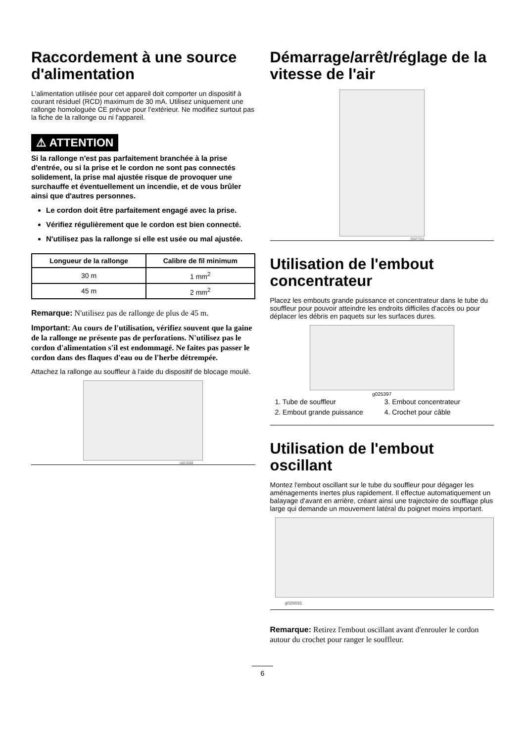Raccordement à une source d'alimentation
L'alimentation utilisée pour cet appareil doit comporter un dispositif à courant résiduel (RCD) maximum de 30 mA. Utilisez uniquement une rallonge homologuée CE prévue pour l'extérieur. Ne modifiez surtout pas la fiche de la rallonge ou ni l'appareil.
⚠ ATTENTION
Si la rallonge n'est pas parfaitement branchée à la prise d'entrée, ou si la prise et le cordon ne sont pas connectés solidement, la prise mal ajustée risque de provoquer une surchauffe et éventuellement un incendie, et de vous brûler ainsi que d'autres personnes.
Le cordon doit être parfaitement engagé avec la prise.
Vérifiez régulièrement que le cordon est bien connecté.
N'utilisez pas la rallonge si elle est usée ou mal ajustée.
| Longueur de la rallonge | Calibre de fil minimum |
| --- | --- |
| 30 m | 1 mm<sup>2</sup> |
| 45 m | 2 mm<sup>2</sup> |
Remarque: N'utilisez pas de rallonge de plus de 45 m.
Important: Au cours de l'utilisation, vérifiez souvent que la gaine de la rallonge ne présente pas de perforations. N'utilisez pas le cordon d'alimentation s'il est endommagé. Ne faites pas passer le cordon dans des flaques d'eau ou de l'herbe détrempée.
Attachez la rallonge au souffleur à l'aide du dispositif de blocage moulé.
g021688
Démarrage/arrêt/réglage de la vitesse de l'air
G027311
Utilisation de l'embout concentrateur
Placez les embouts grande puissance et concentrateur dans le tube du souffleur pour pouvoir atteindre les endroits difficiles d'accès ou pour déplacer les débris en paquets sur les surfaces dures.
g025397
1. Tube de souffleur
3. Embout concentrateur
2. Embout grande puissance
4. Crochet pour câble
Utilisation de l'embout oscillant
Montez l'embout oscillant sur le tube du souffleur pour dégager les aménagements inertes plus rapidement. Il effectue automatiquement un balayage d'avant en arrière, créant ainsi une trajectoire de soufflage plus large qui demande un mouvement latéral du poignet moins important.
g026691
Remarque: Retirez l'embout oscillant avant d'enrouler le cordon autour du crochet pour ranger le souffleur.
6